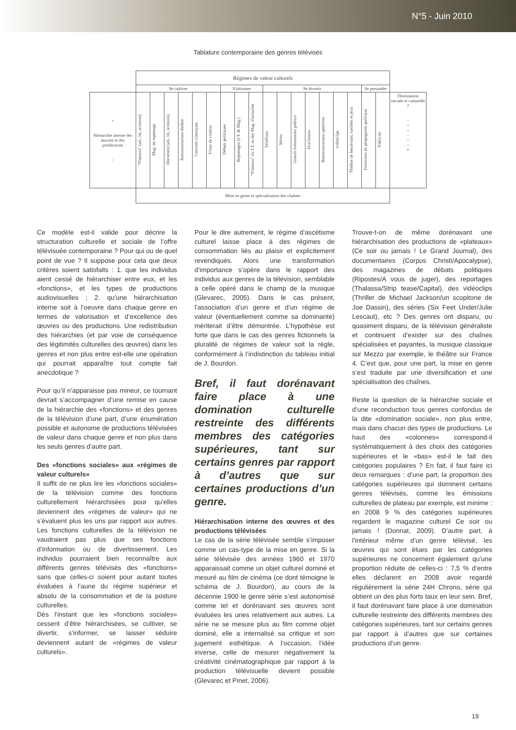N°5 - Juin 2010
Tablature contemporaine des genres télévisés
| | Régimes de valeur culturels | | | | | | | | | | | | | | | | | | |
| | Se cultiver | | | | | | S'informer | | | Se divertir | | | | | | | Se persuader | | |
| + Hiérarchie interne des œuvres et des productions - | "Plateaux" (art, litt, sciences) | Mag. de reportage | Document (art, litt, sciences) | Retransmissions théâtre | Concerts classiques | Films de cinéma | Débats politiques | Reportages (J.T. & Mag.) | "Plateaux" du J.T. et des Mag. d'actualité | Téléfilms | Séries | Grands événements publics | Feuilletons | Retransmissions sportives | vidéoclips | Théâtre de boulevard, variétés et jeux | Emissions de propagande politique | Publicité | Domination sociale et culturelle ? – – – – – – v |
| | Mise en genre et spécialisation des chaînes | | | | | | | | | | | | | | | | | | |
Ce modèle est-il valide pour décrire la structuration culturelle et sociale de l’offre télévisuée contemporaine ? Pour qui ou de quel point de vue ? Il suppose pour cela que deux critères soient satisfaits : 1. que les individus aient cessé de hiérarchiser entre eux, et les «fonctions», et les types de productions audiovisuelles ; 2. qu’une hiérarchisation interne soit à l’oeuvre dans chaque genre en termes de valorisation et d’excellence des œuvres ou des productions. Une redistribution des hiérarchies (et par voie de conséquence des légitimités culturelles des œuvres) dans les genres et non plus entre est-elle une opération qui pourrait apparaître tout compte fait anecdotique ?
Pour qu’il n’apparaisse pas mineur, ce tournant devrait s’accompagner d’une remise en cause de la hiérarchie des «fonctions» et des genres de la télévision d’une part, d’une énumération possible et autonome de productions télévisées de valeur dans chaque genre et non plus dans les seuls genres d’autre part.
Des «fonctions sociales» aux «régimes de valeur culturels»
Il suffit de ne plus lire les «fonctions sociales» de la télévision comme des fonctions culturellement hiérarchisées pour qu’elles deviennent des «régimes de valeur» qui ne s’évaluent plus les uns par rapport aux autres. Les fonctions culturelles de la télévision ne vaudraient pas plus que ses fonctions d’information ou de divertissement. Les individus pourraient bien reconnaître aux différents genres télévisés des «fonctions» sans que celles-ci soient pour autant toutes évaluées à l’aune du régime supérieur et absolu de la consommation et de la posture culturelles.
Dès l’instant que les «fonctions sociales» cessent d’être hiérarchisées, se cultiver, se divertir, s’informer, se laisser séduire deviennent autant de «régimes de valeur culturels».
Pour le dire autrement, le régime d’ascétisme culturel laisse place à des régimes de consommation liés au plaisir et explicitement revendiqués. Alors une transformation d’importance s’opère dans le rapport des individus aux genres de la télévision, semblable à celle opéré dans le champ de la musique (Glevarec, 2005). Dans le cas présent, l’association d’un genre et d’un régime de valeur (éventuellement comme sa dominante) mériterait d’être démontrée. L’hypothèse est forte que dans le cas des genres fictionnels la pluralité de régimes de valeur soit la règle, conformément à l’indistinction du tableau initial de J. Bourdon.
Bref, il faut dorénavant faire place à une domination culturelle restreinte des différents membres des catégories supérieures, tant sur certains genres par rapport à d’autres que sur certaines productions d’un genre.
Hiérarchisation interne des œuvres et des productions télévisées
Le cas de la série télévisée semble s’imposer comme un cas-type de la mise en genre. Si la série télévisée des années 1960 et 1970 apparaissait comme un objet culturel dominé et mesuré au film de cinéma (ce dont témoigne le schéma de J. Bourdon), au cours de la décennie 1900 le genre série s’est autonomisé comme tel et dorénavant ses œuvres sont évaluées les unes relativement aux autres. La série ne se mesure plus au film comme objet dominé, elle a internalisé sa critique et son jugement esthétique. A l’occasion, l’idée inverse, celle de mesurer négativement la créativité cinématographique par rapport à la production télévisuelle devient possible (Glevarec et Pinet, 2006).
Trouve-t-on de même dorénavant une hiérarchisation des productions de «plateaux» (Ce soir ou jamais ! Le Grand Journal), des documentaires (Corpus Christi/Apocalypse), des magazines de débats politiques (Ripostes/A vous de juger), des reportages (Thalassa/Strip tease/Capital), des vidéoclips (Thriller de Michael Jackson/un scopitone de Joe Dassin), des séries (Six Feet Under/Julie Lescaut), etc ? Des genres ont disparu, ou quasiment disparu, de la télévision généraliste et continuent d’exister sur des chaînes spécialisées et payantes, la musique classique sur Mezzo par exemple, le théâtre sur France 4. C’est que, pour une part, la mise en genre s’est traduite par une diversification et une spécialisation des chaînes.
Reste la question de la hiérarchie sociale et d’une reconduction tous genres confondus de la dite «domination sociale», non plus entre, mais dans chacun des types de productions. Le haut des «colonnes» correspond-il systématiquement à des choix des catégories supérieures et le «bas» est-il le fait des catégories populaires ? En fait, il faut faire ici deux remarques : d’une part, la proportion des catégories supérieures qui dominent certains genres télévisés, comme les émissions culturelles de plateau par exemple, est minime : en 2008 9 % des catégories supérieures regardent le magazine culturel Ce soir ou jamais ! (Donnat, 2009). D’autre part, à l’intérieur même d’un genre télévisé, les œuvres qui sont élues par les catégories supérieures ne concernent également qu’une proportion réduite de celles-ci : 7,5 % d’entre elles déclarent en 2008 avoir regardé régulièrement la série 24H Chrono, série qui obtient un des plus forts taux en leur sein. Bref, il faut dorénavant faire place à une domination culturelle restreinte des différents membres des catégories supérieures, tant sur certains genres par rapport à d’autres que sur certaines productions d’un genre.
19